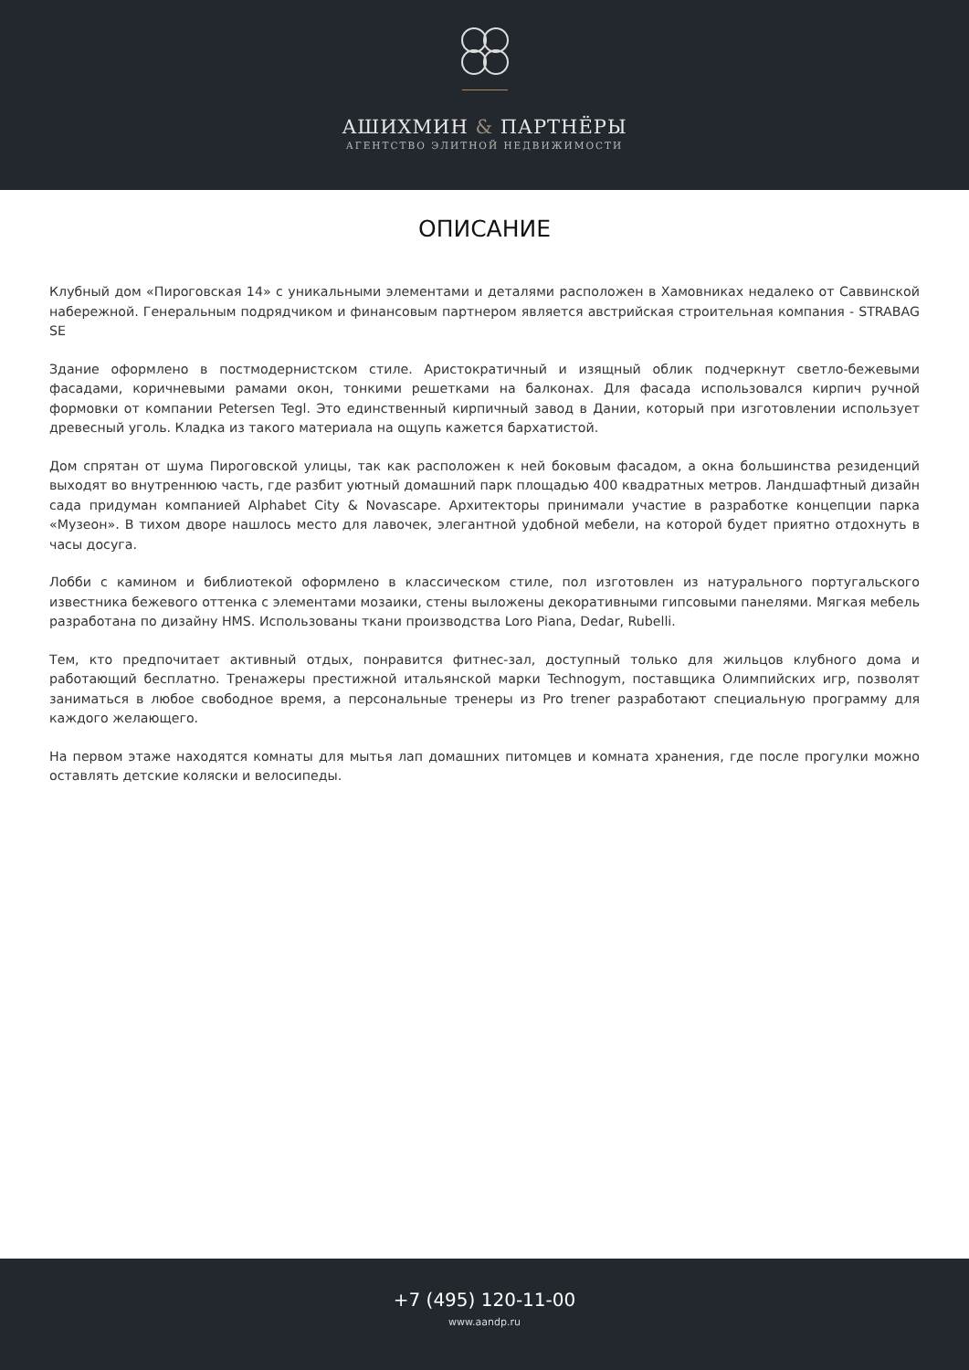АШИХМИН & ПАРТНЁРЫ
АГЕНТСТВО ЭЛИТНОЙ НЕДВИЖИМОСТИ
ОПИСАНИЕ
Клубный дом «Пироговская 14» с уникальными элементами и деталями расположен в Хамовниках недалеко от Саввинской набережной. Генеральным подрядчиком и финансовым партнером является австрийская строительная компания - STRABAG SE
Здание оформлено в постмодернистском стиле. Аристократичный и изящный облик подчеркнут светло-бежевыми фасадами, коричневыми рамами окон, тонкими решетками на балконах. Для фасада использовался кирпич ручной формовки от компании Petersen Tegl. Это единственный кирпичный завод в Дании, который при изготовлении использует древесный уголь. Кладка из такого материала на ощупь кажется бархатистой.
Дом спрятан от шума Пироговской улицы, так как расположен к ней боковым фасадом, а окна большинства резиденций выходят во внутреннюю часть, где разбит уютный домашний парк площадью 400 квадратных метров. Ландшафтный дизайн сада придуман компанией Alphabet City & Novascape. Архитекторы принимали участие в разработке концепции парка «Музеон». В тихом дворе нашлось место для лавочек, элегантной удобной мебели, на которой будет приятно отдохнуть в часы досуга.
Лобби с камином и библиотекой оформлено в классическом стиле, пол изготовлен из натурального португальского известника бежевого оттенка с элементами мозаики, стены выложены декоративными гипсовыми панелями. Мягкая мебель разработана по дизайну HMS. Использованы ткани производства Loro Piana, Dedar, Rubelli.
Тем, кто предпочитает активный отдых, понравится фитнес-зал, доступный только для жильцов клубного дома и работающий бесплатно. Тренажеры престижной итальянской марки Technogym, поставщика Олимпийских игр, позволят заниматься в любое свободное время, а персональные тренеры из Pro trener разработают специальную программу для каждого желающего.
На первом этаже находятся комнаты для мытья лап домашних питомцев и комната хранения, где после прогулки можно оставлять детские коляски и велосипеды.
+7 (495) 120-11-00
www.aandp.ru